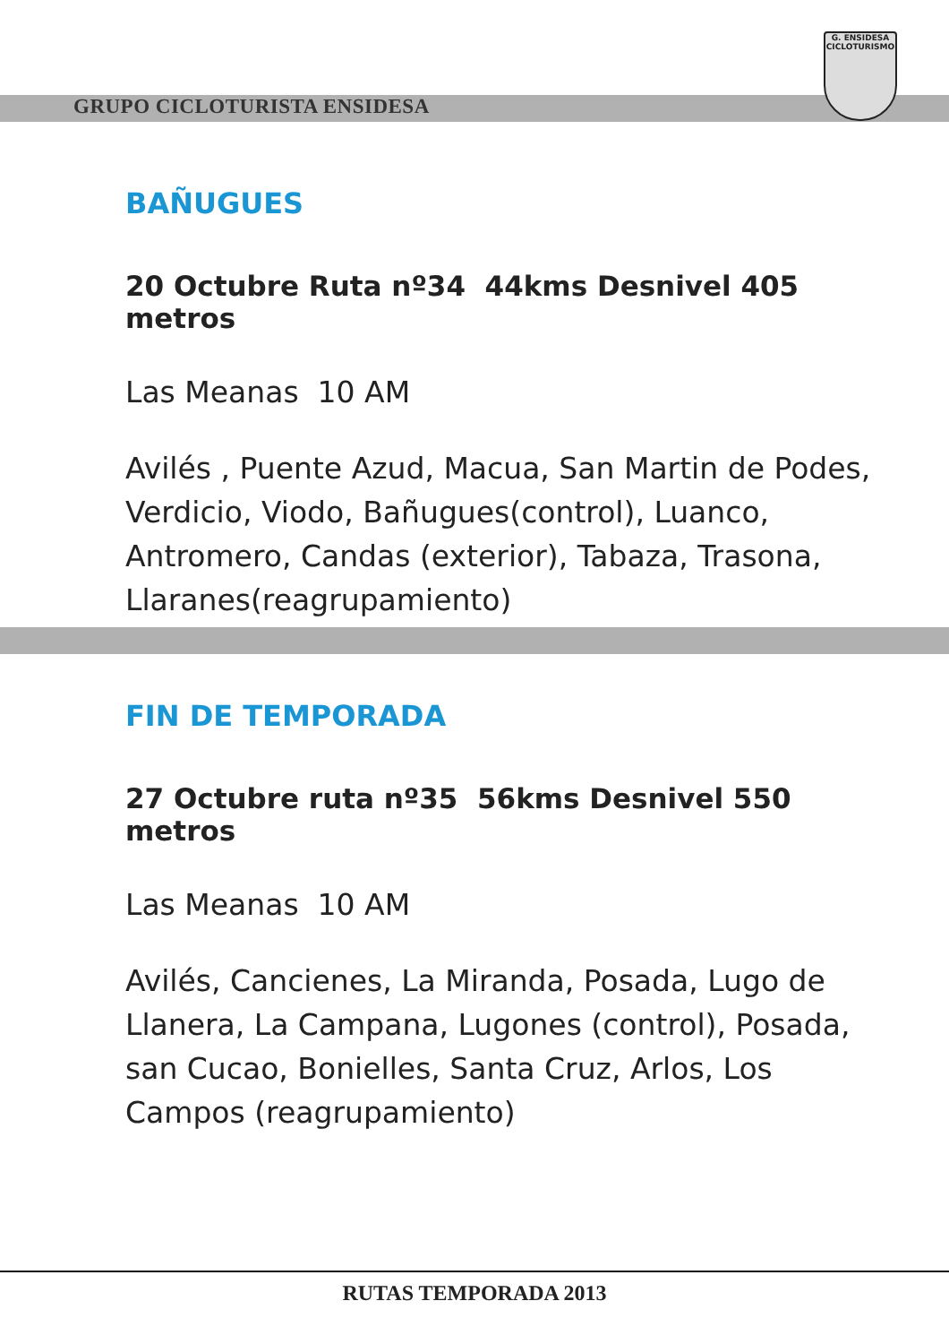GRUPO CICLOTURISTA ENSIDESA
G. ENSIDESA
CICLOTURISMO
BAÑUGUES
20 Octubre Ruta nº34 44kms Desnivel 405 metros
Las Meanas 10 AM
Avilés , Puente Azud, Macua, San Martin de Podes, Verdicio, Viodo, Bañugues(control), Luanco, Antromero, Candas (exterior), Tabaza, Trasona, Llaranes(reagrupamiento)
FIN DE TEMPORADA
27 Octubre ruta nº35 56kms Desnivel 550 metros
Las Meanas 10 AM
Avilés, Cancienes, La Miranda, Posada, Lugo de Llanera, La Campana, Lugones (control), Posada, san Cucao, Bonielles, Santa Cruz, Arlos, Los Campos (reagrupamiento)
RUTAS TEMPORADA 2013